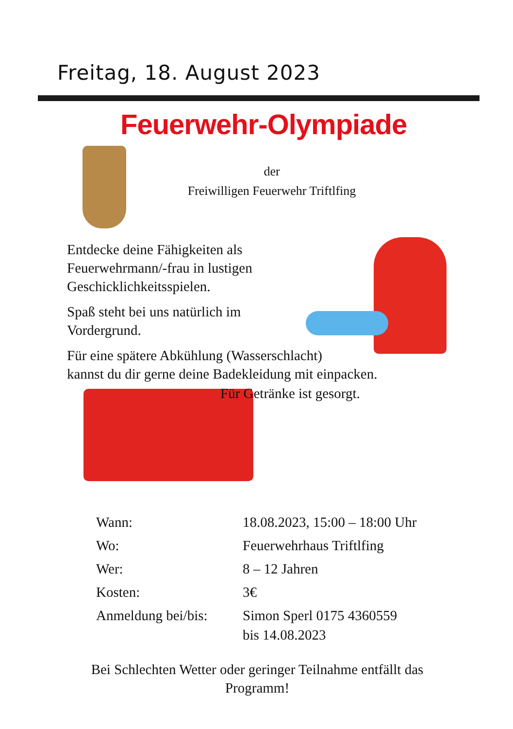Freitag, 18. August 2023
Feuerwehr-Olympiade
der
Freiwilligen Feuerwehr Triftlfing
Entdecke deine Fähigkeiten als
Feuerwehrmann/-frau in lustigen
Geschicklichkeitsspielen.
Spaß steht bei uns natürlich im
Vordergrund.
Für eine spätere Abkühlung (Wasserschlacht)
kannst du dir gerne deine Badekleidung mit einpacken.
Für Getränke ist gesorgt.
Wann: 18.08.2023, 15:00 – 18:00 Uhr
Wo: Feuerwehrhaus Triftlfing
Wer: 8 – 12 Jahren
Kosten: 3€
Anmeldung bei/bis:
Simon Sperl 0175 4360559
bis 14.08.2023
Bei Schlechten Wetter oder geringer Teilnahme entfällt das Programm!